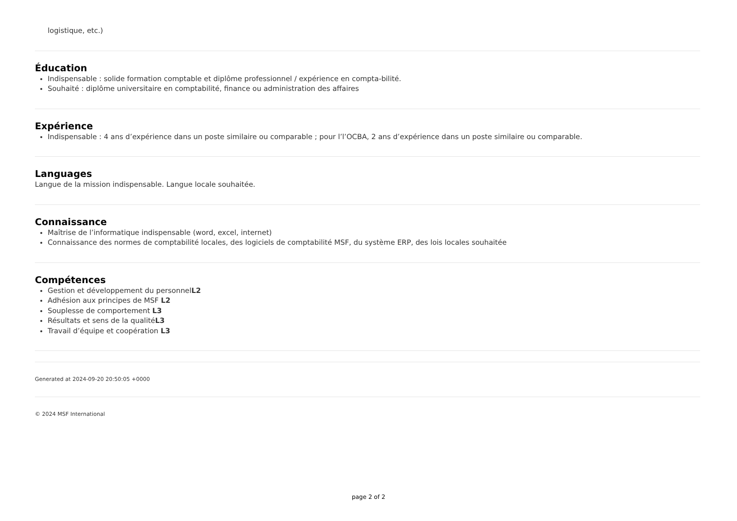logistique, etc.)
Éducation
Indispensable : solide formation comptable et diplôme professionnel / expérience en compta-bilité.
Souhaité : diplôme universitaire en comptabilité, finance ou administration des affaires
Expérience
Indispensable : 4 ans d’expérience dans un poste similaire ou comparable ; pour l’l’OCBA, 2 ans d’expérience dans un poste similaire ou comparable.
Languages
Langue de la mission indispensable. Langue locale souhaitée.
Connaissance
Maîtrise de l’informatique indispensable (word, excel, internet)
Connaissance des normes de comptabilité locales, des logiciels de comptabilité MSF, du système ERP, des lois locales souhaitée
Compétences
Gestion et développement du personnelL2
Adhésion aux principes de MSF L2
Souplesse de comportement L3
Résultats et sens de la qualitéL3
Travail d’équipe et coopération L3
Generated at 2024-09-20 20:50:05 +0000
© 2024 MSF International
page 2 of 2